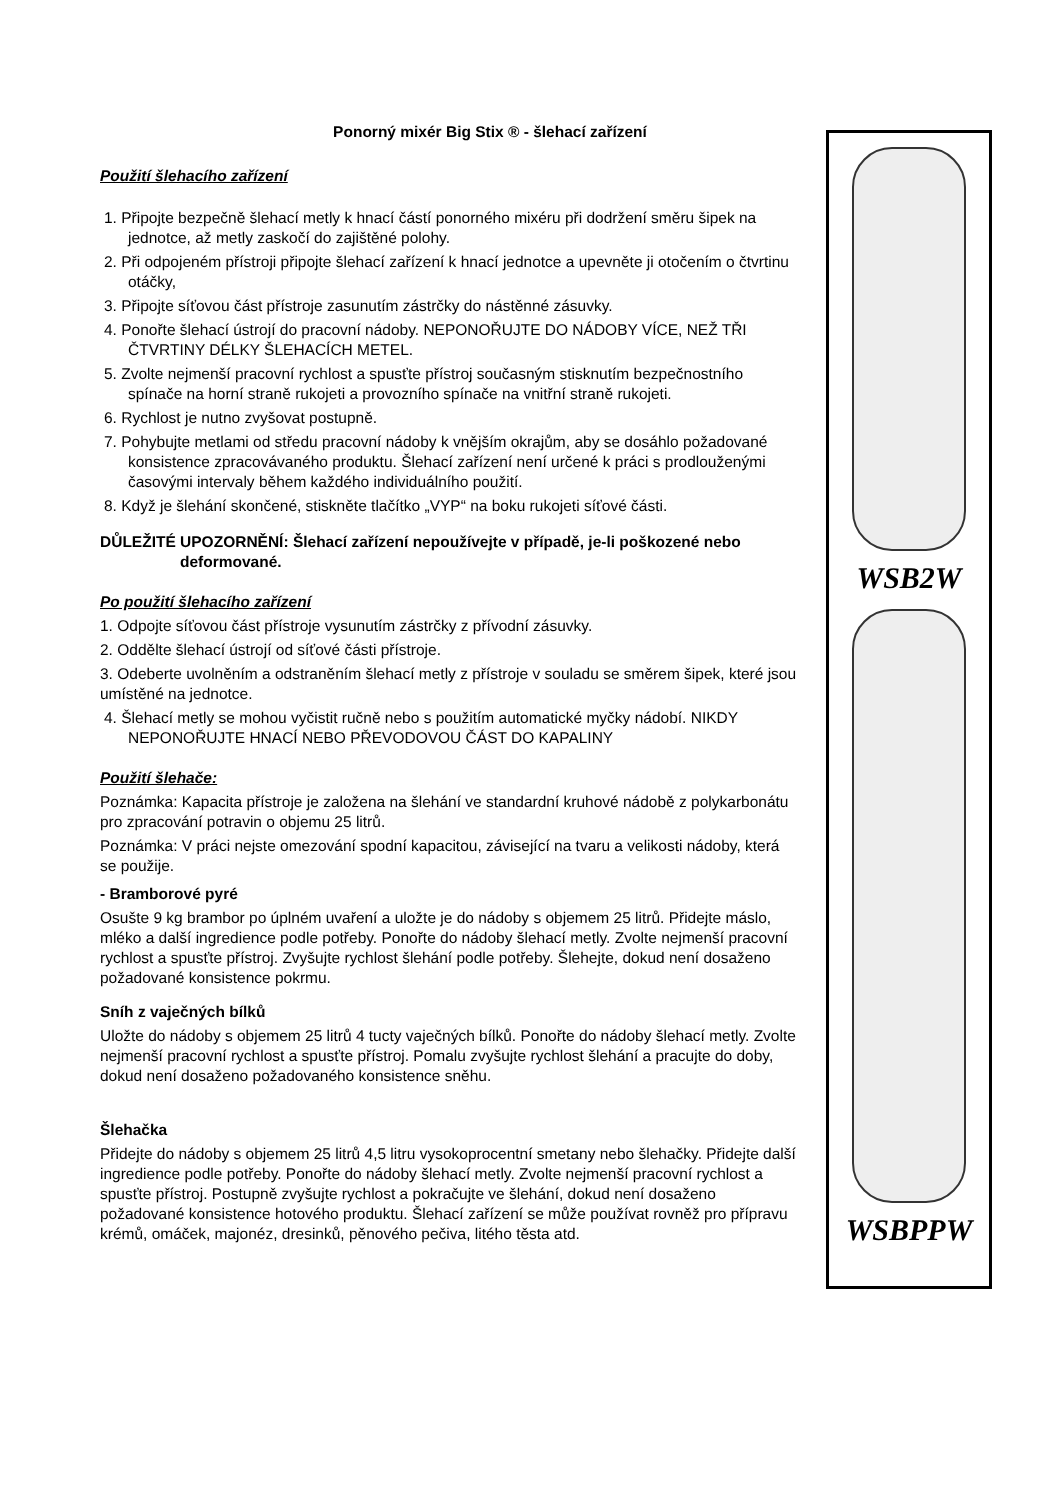Ponorný mixér Big Stix ® - šlehací zařízení
Použití šlehacího zařízení
1. Připojte bezpečně šlehací metly k hnací částí ponorného mixéru při dodržení směru šipek na jednotce, až metly zaskočí do zajištěné polohy.
2. Při odpojeném přístroji připojte šlehací zařízení k hnací jednotce a upevněte ji otočením o čtvrtinu otáčky,
3. Připojte síťovou část přístroje zasunutím zástrčky do nástěnné zásuvky.
4. Ponořte šlehací ústrojí do pracovní nádoby. NEPONOŘUJTE DO NÁDOBY VÍCE, NEŽ TŘI ČTVRTINY DÉLKY ŠLEHACÍCH METEL.
5. Zvolte nejmenší pracovní rychlost a spusťte přístroj současným stisknutím bezpečnostního spínače na horní straně rukojeti a provozního spínače na vnitřní straně rukojeti.
6. Rychlost je nutno zvyšovat postupně.
7. Pohybujte metlami od středu pracovní nádoby k vnějším okrajům, aby se dosáhlo požadované konsistence zpracovávaného produktu. Šlehací zařízení není určené k práci s prodlouženými časovými intervaly během každého individuálního použití.
8. Když je šlehání skončené, stiskněte tlačítko „VYP“ na boku rukojeti síťové části.
DŮLEŽITÉ UPOZORNĚNÍ: Šlehací zařízení nepoužívejte v případě, je-li poškozené nebo deformované.
Po použití šlehacího zařízení
1. Odpojte síťovou část přístroje vysunutím zástrčky z přívodní zásuvky.
2. Oddělte šlehací ústrojí od síťové části přístroje.
3. Odeberte uvolněním a odstraněním šlehací metly z přístroje v souladu se směrem šipek, které jsou umístěné na jednotce.
4. Šlehací metly se mohou vyčistit ručně nebo s použitím automatické myčky nádobí. NIKDY NEPONOŘUJTE HNACÍ NEBO PŘEVODOVOU ČÁST DO KAPALINY
Použití šlehače:
Poznámka: Kapacita přístroje je založena na šlehání ve standardní kruhové nádobě z polykarbonátu pro zpracování potravin o objemu 25 litrů.
Poznámka: V práci nejste omezování spodní kapacitou, závisející na tvaru a velikosti nádoby, která se použije.
- Bramborové pyré
Osušte 9 kg brambor po úplném uvaření a uložte je do nádoby s objemem 25 litrů. Přidejte máslo, mléko a další ingredience podle potřeby. Ponořte do nádoby šlehací metly. Zvolte nejmenší pracovní rychlost a spusťte přístroj. Zvyšujte rychlost šlehání podle potřeby. Šlehejte, dokud není dosaženo požadované konsistence pokrmu.
Sníh z vaječných bílků
Uložte do nádoby s objemem 25 litrů 4 tucty vaječných bílků. Ponořte do nádoby šlehací metly. Zvolte nejmenší pracovní rychlost a spusťte přístroj. Pomalu zvyšujte rychlost šlehání a pracujte do doby, dokud není dosaženo požadovaného konsistence sněhu.
Šlehačka
Přidejte do nádoby s objemem 25 litrů 4,5 litru vysokoprocentní smetany nebo šlehačky. Přidejte další ingredience podle potřeby. Ponořte do nádoby šlehací metly. Zvolte nejmenší pracovní rychlost a spusťte přístroj. Postupně zvyšujte rychlost a pokračujte ve šlehání, dokud není dosaženo požadované konsistence hotového produktu. Šlehací zařízení se může používat rovněž pro přípravu krémů, omáček, majonéz, dresinků, pěnového pečiva, litého těsta atd.
WSB2W
WSBPPW